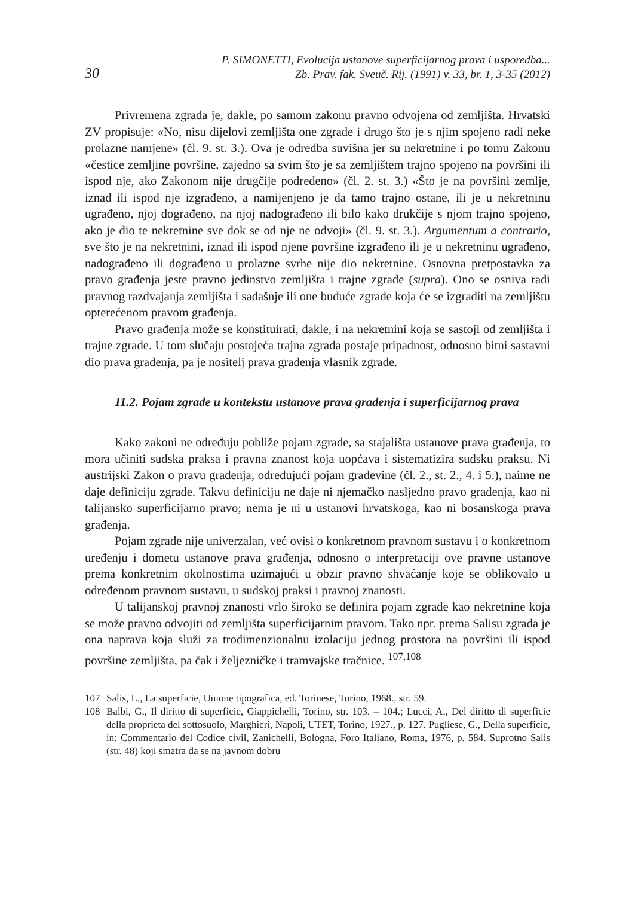30
P. SIMONETTI, Evolucija ustanove superficijarnog prava i usporedba...
Zb. Prav. fak. Sveuč. Rij. (1991) v. 33, br. 1, 3-35 (2012)
Privremena zgrada je, dakle, po samom zakonu pravno odvojena od zemljišta. Hrvatski ZV propisuje: «No, nisu dijelovi zemljišta one zgrade i drugo što je s njim spojeno radi neke prolazne namjene» (čl. 9. st. 3.). Ova je odredba suvišna jer su nekretnine i po tomu Zakonu «čestice zemljine površine, zajedno sa svim što je sa zemljištem trajno spojeno na površini ili ispod nje, ako Zakonom nije drugčije podređeno» (čl. 2. st. 3.) «Što je na površini zemlje, iznad ili ispod nje izgrađeno, a namijenjeno je da tamo trajno ostane, ili je u nekretninu ugrađeno, njoj dograđeno, na njoj nadograđeno ili bilo kako drukčije s njom trajno spojeno, ako je dio te nekretnine sve dok se od nje ne odvoji» (čl. 9. st. 3.). Argumentum a contrario, sve što je na nekretnini, iznad ili ispod njene površine izgrađeno ili je u nekretninu ugrađeno, nadograđeno ili dograđeno u prolazne svrhe nije dio nekretnine. Osnovna pretpostavka za pravo građenja jeste pravno jedinstvo zemljišta i trajne zgrade (supra). Ono se osniva radi pravnog razdvajanja zemljišta i sadašnje ili one buduće zgrade koja će se izgraditi na zemljištu opterećenom pravom građenja.
Pravo građenja može se konstituirati, dakle, i na nekretnini koja se sastoji od zemljišta i trajne zgrade. U tom slučaju postojeća trajna zgrada postaje pripadnost, odnosno bitni sastavni dio prava građenja, pa je nositelj prava građenja vlasnik zgrade.
11.2. Pojam zgrade u kontekstu ustanove prava građenja i superficijarnog prava
Kako zakoni ne određuju pobliže pojam zgrade, sa stajališta ustanove prava građenja, to mora učiniti sudska praksa i pravna znanost koja uopćava i sistematizira sudsku praksu. Ni austrijski Zakon o pravu građenja, određujući pojam građevine (čl. 2., st. 2., 4. i 5.), naime ne daje definiciju zgrade. Takvu definiciju ne daje ni njemačko nasljedno pravo građenja, kao ni talijansko superficijarno pravo; nema je ni u ustanovi hrvatskoga, kao ni bosanskoga prava građenja.
Pojam zgrade nije univerzalan, već ovisi o konkretnom pravnom sustavu i o konkretnom uređenju i dometu ustanove prava građenja, odnosno o interpretaciji ove pravne ustanove prema konkretnim okolnostima uzimajući u obzir pravno shvaćanje koje se oblikovalo u određenom pravnom sustavu, u sudskoj praksi i pravnoj znanosti.
U talijanskoj pravnoj znanosti vrlo široko se definira pojam zgrade kao nekretnine koja se može pravno odvojiti od zemljišta superficijarnim pravom. Tako npr. prema Salisu zgrada je ona naprava koja služi za trodimenzionalnu izolaciju jednog prostora na površini ili ispod površine zemljišta, pa čak i željezničke i tramvajske tračnice. <sup>107,108</sup>
107 Salis, L., La superficie, Unione tipografica, ed. Torinese, Torino, 1968., str. 59.
108 Balbi, G., Il diritto di superficie, Giappichelli, Torino, str. 103. – 104.; Lucci, A., Del diritto di superficie della proprieta del sottosuolo, Marghieri, Napoli, UTET, Torino, 1927., p. 127. Pugliese, G., Della superficie, in: Commentario del Codice civil, Zanichelli, Bologna, Foro Italiano, Roma, 1976, p. 584. Suprotno Salis (str. 48) koji smatra da se na javnom dobru